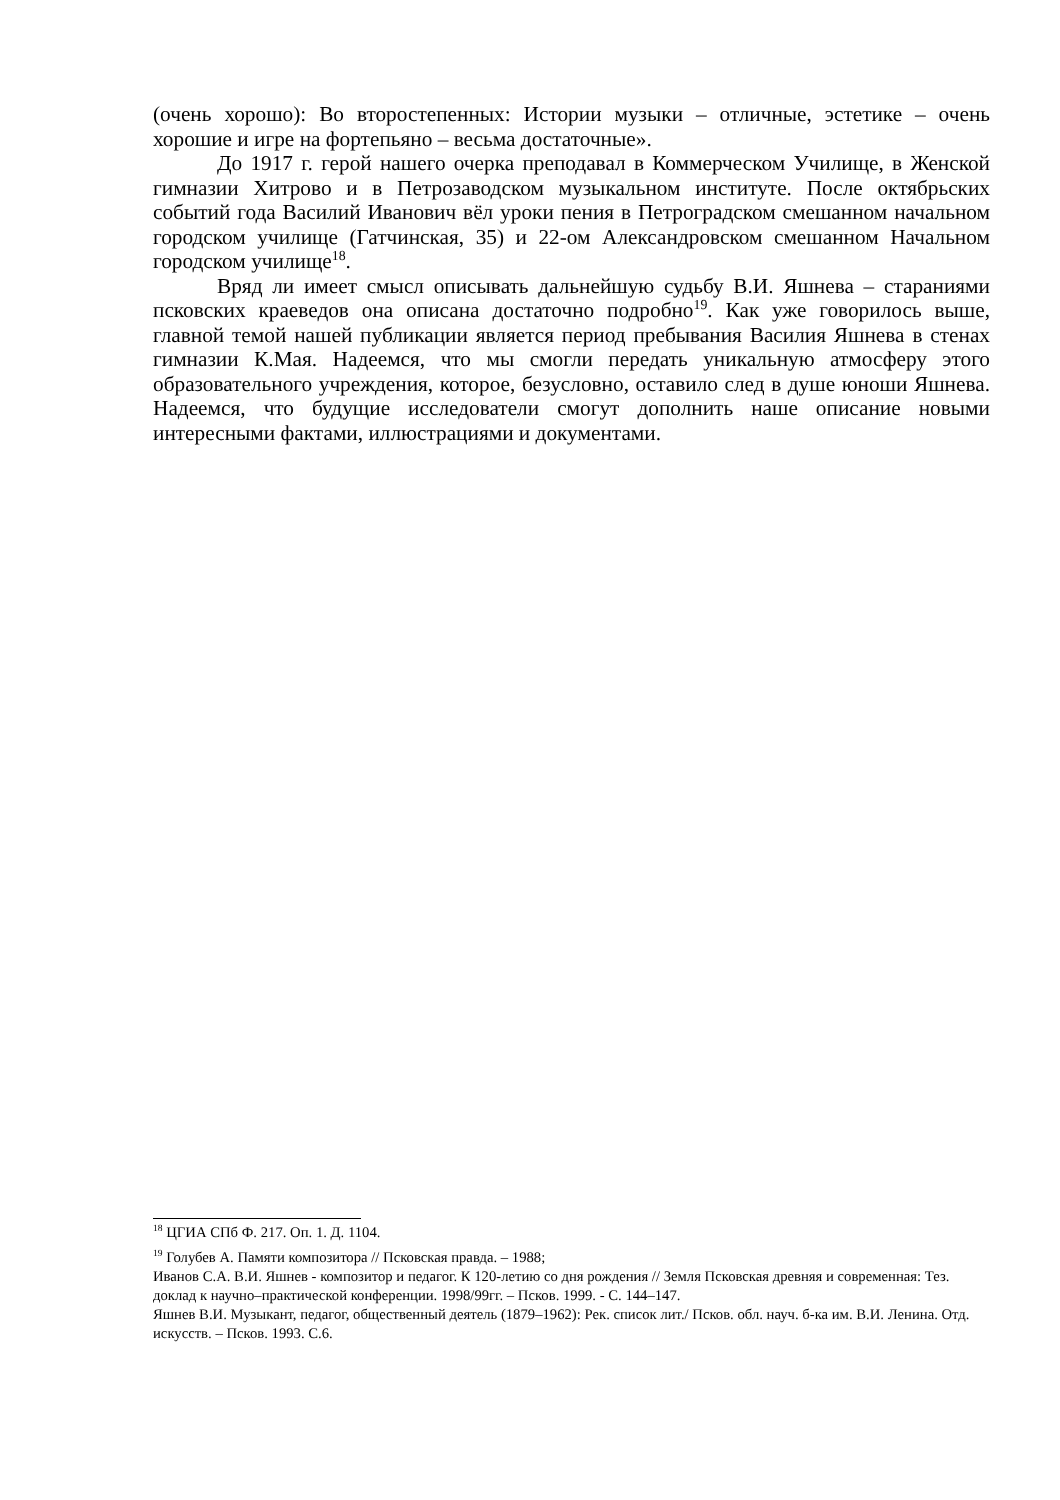(очень хорошо): Во второстепенных: Истории музыки – отличные, эстетике – очень хорошие и игре на фортепьяно – весьма достаточные».
До 1917 г. герой нашего очерка преподавал в Коммерческом Училище, в Женской гимназии Хитрово и в Петрозаводском музыкальном институте. После октябрьских событий года Василий Иванович вёл уроки пения в Петроградском смешанном начальном городском училище (Гатчинская, 35) и 22-ом Александровском смешанном Начальном городском училище<sup>18</sup>.
Вряд ли имеет смысл описывать дальнейшую судьбу В.И. Яшнева – стараниями псковских краеведов она описана достаточно подробно<sup>19</sup>. Как уже говорилось выше, главной темой нашей публикации является период пребывания Василия Яшнева в стенах гимназии К.Мая. Надеемся, что мы смогли передать уникальную атмосферу этого образовательного учреждения, которое, безусловно, оставило след в душе юноши Яшнева. Надеемся, что будущие исследователи смогут дополнить наше описание новыми интересными фактами, иллюстрациями и документами.
<sup>18</sup> ЦГИА СПб Ф. 217. Оп. 1. Д. 1104.
<sup>19</sup> Голубев А. Памяти композитора // Псковская правда. – 1988;
Иванов С.А. В.И. Яшнев - композитор и педагог. К 120-летию со дня рождения // Земля Псковская древняя и современная: Тез. доклад к научно–практической конференции. 1998/99гг. – Псков. 1999. - С. 144–147.
Яшнев В.И. Музыкант, педагог, общественный деятель (1879–1962): Рек. список лит./ Псков. обл. науч. б-ка им. В.И. Ленина. Отд. искусств. – Псков. 1993. С.6.